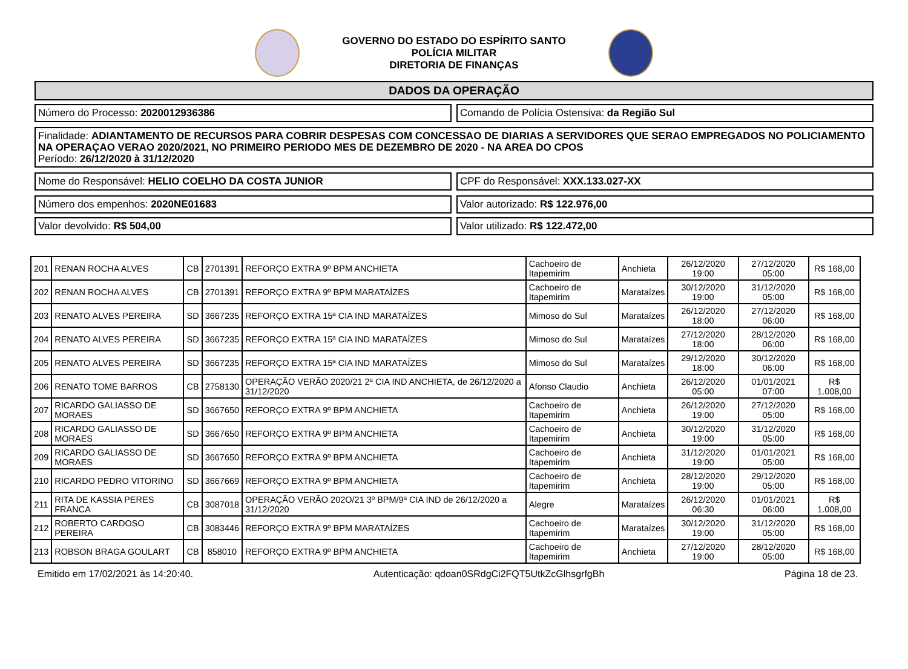GOVERNO DO ESTADO DO ESPÍRITO SANTO
POLÍCIA MILITAR
DIRETORIA DE FINANÇAS
DADOS DA OPERAÇÃO
Número do Processo: 2020012936386
Comando de Polícia Ostensiva: da Região Sul
Finalidade: ADIANTAMENTO DE RECURSOS PARA COBRIR DESPESAS COM CONCESSAO DE DIARIAS A SERVIDORES QUE SERAO EMPREGADOS NO POLICIAMENTO NA OPERAÇAO VERAO 2020/2021, NO PRIMEIRO PERIODO MES DE DEZEMBRO DE 2020 - NA AREA DO CPOS
Período: 26/12/2020 à 31/12/2020
Nome do Responsável: HELIO COELHO DA COSTA JUNIOR
CPF do Responsável: XXX.133.027-XX
Número dos empenhos: 2020NE01683
Valor autorizado: R$ 122.976,00
Valor devolvido: R$ 504,00 Valor utilizado: R$ 122.472,00
| 201 | RENAN ROCHA ALVES | CB | 2701391 | REFORÇO EXTRA 9º BPM ANCHIETA | Cachoeiro de Itapemirim | Anchieta | 26/12/2020 19:00 | 27/12/2020 05:00 | R$ 168,00 |
| 202 | RENAN ROCHA ALVES | CB | 2701391 | REFORÇO EXTRA 9º BPM MARATAÍZES | Cachoeiro de Itapemirim | Marataízes | 30/12/2020 19:00 | 31/12/2020 05:00 | R$ 168,00 |
| 203 | RENATO ALVES PEREIRA | SD | 3667235 | REFORÇO EXTRA 15ª CIA IND MARATAÍZES | Mimoso do Sul | Marataízes | 26/12/2020 18:00 | 27/12/2020 06:00 | R$ 168,00 |
| 204 | RENATO ALVES PEREIRA | SD | 3667235 | REFORÇO EXTRA 15ª CIA IND MARATAÍZES | Mimoso do Sul | Marataízes | 27/12/2020 18:00 | 28/12/2020 06:00 | R$ 168,00 |
| 205 | RENATO ALVES PEREIRA | SD | 3667235 | REFORÇO EXTRA 15ª CIA IND MARATAÍZES | Mimoso do Sul | Marataízes | 29/12/2020 18:00 | 30/12/2020 06:00 | R$ 168,00 |
| 206 | RENATO TOME BARROS | CB | 2758130 | OPERAÇÃO VERÃO 2020/21 2ª CIA IND ANCHIETA, de 26/12/2020 a 31/12/2020 | Afonso Claudio | Anchieta | 26/12/2020 05:00 | 01/01/2021 07:00 | R$ 1.008,00 |
| 207 | RICARDO GALIASSO DE MORAES | SD | 3667650 | REFORÇO EXTRA 9º BPM ANCHIETA | Cachoeiro de Itapemirim | Anchieta | 26/12/2020 19:00 | 27/12/2020 05:00 | R$ 168,00 |
| 208 | RICARDO GALIASSO DE MORAES | SD | 3667650 | REFORÇO EXTRA 9º BPM ANCHIETA | Cachoeiro de Itapemirim | Anchieta | 30/12/2020 19:00 | 31/12/2020 05:00 | R$ 168,00 |
| 209 | RICARDO GALIASSO DE MORAES | SD | 3667650 | REFORÇO EXTRA 9º BPM ANCHIETA | Cachoeiro de Itapemirim | Anchieta | 31/12/2020 19:00 | 01/01/2021 05:00 | R$ 168,00 |
| 210 | RICARDO PEDRO VITORINO | SD | 3667669 | REFORÇO EXTRA 9º BPM ANCHIETA | Cachoeiro de Itapemirim | Anchieta | 28/12/2020 19:00 | 29/12/2020 05:00 | R$ 168,00 |
| 211 | RITA DE KASSIA PERES FRANCA | CB | 3087018 | OPERAÇÃO VERÃO 202O/21 3º BPM/9ª CIA IND de 26/12/2020 a 31/12/2020 | Alegre | Marataízes | 26/12/2020 06:30 | 01/01/2021 06:00 | R$ 1.008,00 |
| 212 | ROBERTO CARDOSO PEREIRA | CB | 3083446 | REFORÇO EXTRA 9º BPM MARATAÍZES | Cachoeiro de Itapemirim | Marataízes | 30/12/2020 19:00 | 31/12/2020 05:00 | R$ 168,00 |
| 213 | ROBSON BRAGA GOULART | CB | 858010 | REFORÇO EXTRA 9º BPM ANCHIETA | Cachoeiro de Itapemirim | Anchieta | 27/12/2020 19:00 | 28/12/2020 05:00 | R$ 168,00 |
Emitido em 17/02/2021 às 14:20:40. Autenticação: qdoan0SRdgCi2FQT5UtkZcGlhsgrfgBh Página 18 de 23.